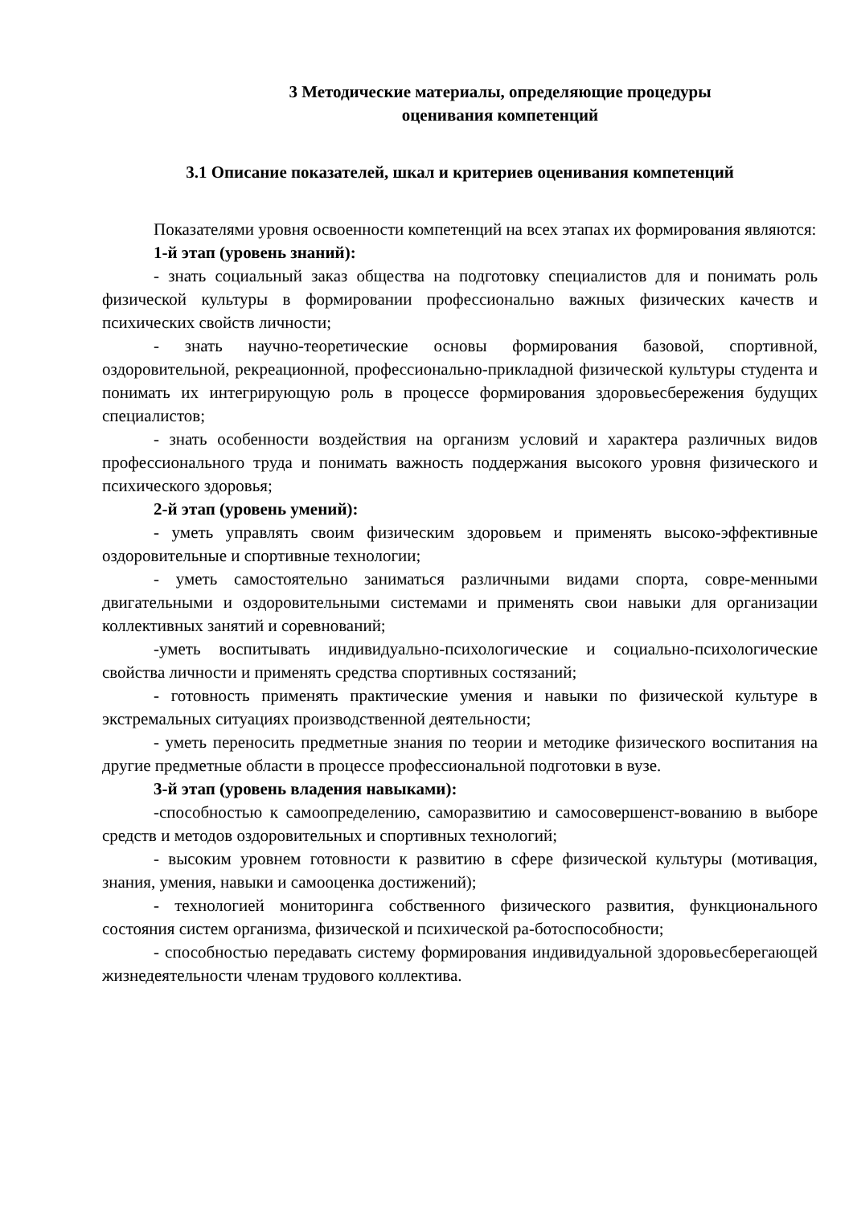3 Методические материалы, определяющие процедуры
оценивания компетенций
3.1 Описание показателей, шкал и критериев оценивания компетенций
Показателями уровня освоенности компетенций на всех этапах их формирования являются:
1-й этап (уровень знаний):
- знать социальный заказ общества на подготовку специалистов для и понимать роль физической культуры в формировании профессионально важных физических качеств и психических свойств личности;
- знать научно-теоретические основы формирования базовой, спортивной, оздоровительной, рекреационной, профессионально-прикладной физической культуры студента и понимать их интегрирующую роль в процессе формирования здоровьесбережения будущих специалистов;
- знать особенности воздействия на организм условий и характера различных видов профессионального труда и понимать важность поддержания высокого уровня физического и психического здоровья;
2-й этап (уровень умений):
- уметь управлять своим физическим здоровьем и применять высоко-эффективные оздоровительные и спортивные технологии;
- уметь самостоятельно заниматься различными видами спорта, совре-менными двигательными и оздоровительными системами и применять свои навыки для организации коллективных занятий и соревнований;
-уметь воспитывать индивидуально-психологические и социально-психологические свойства личности и применять средства спортивных состязаний;
- готовность применять практические умения и навыки по физической культуре в экстремальных ситуациях производственной деятельности;
- уметь переносить предметные знания по теории и методике физического воспитания на другие предметные области в процессе профессиональной подготовки в вузе.
3-й этап (уровень владения навыками):
-способностью к самоопределению, саморазвитию и самосовершенст-вованию в выборе средств и методов оздоровительных и спортивных технологий;
- высоким уровнем готовности к развитию в сфере физической культуры (мотивация, знания, умения, навыки и самооценка достижений);
- технологией мониторинга собственного физического развития, функционального состояния систем организма, физической и психической ра-ботоспособности;
- способностью передавать систему формирования индивидуальной здоровьесберегающей жизнедеятельности членам трудового коллектива.